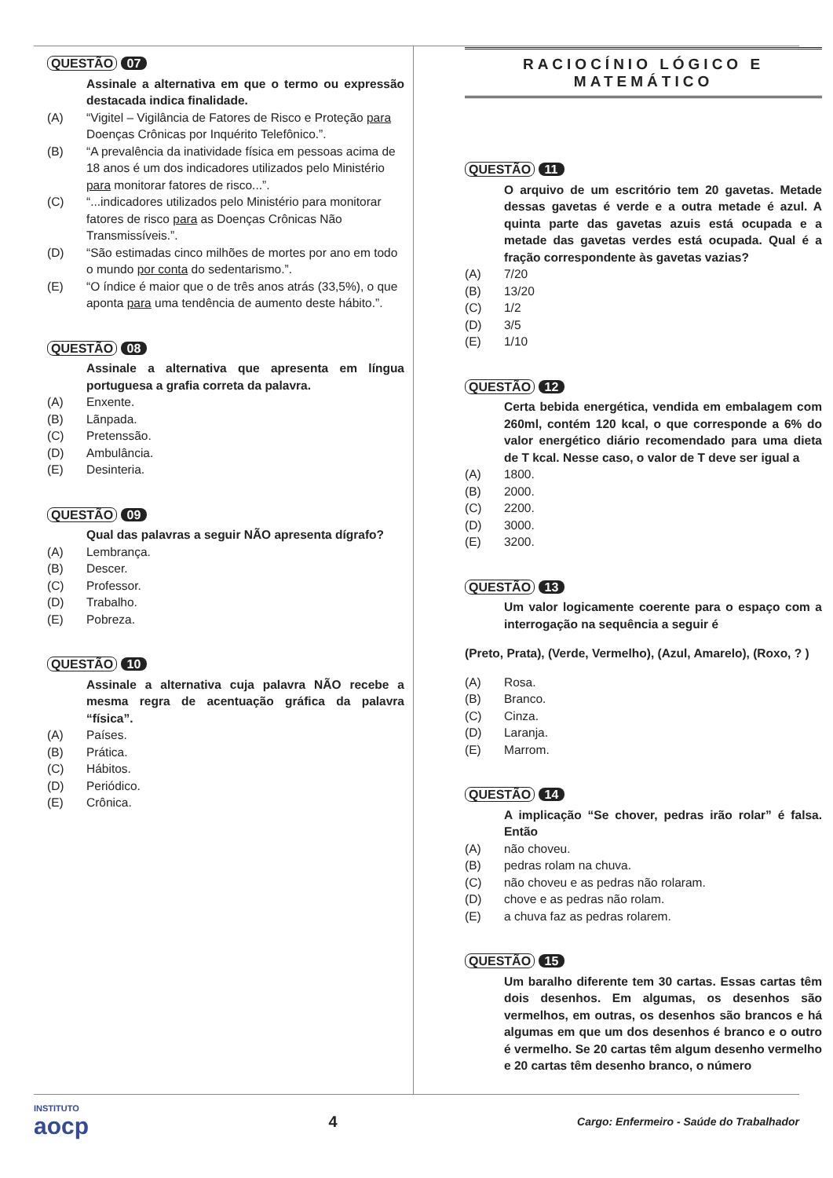QUESTÃO 07
Assinale a alternativa em que o termo ou expressão destacada indica finalidade.
(A) “Vigitel – Vigilância de Fatores de Risco e Proteção para Doenças Crônicas por Inquérito Telefônico.”.
(B) “A prevalência da inatividade física em pessoas acima de 18 anos é um dos indicadores utilizados pelo Ministério para monitorar fatores de risco...”.
(C) “...indicadores utilizados pelo Ministério para monitorar fatores de risco para as Doenças Crônicas Não Transmissíveis.”.
(D) “São estimadas cinco milhões de mortes por ano em todo o mundo por conta do sedentarismo.”.
(E) “O índice é maior que o de três anos atrás (33,5%), o que aponta para uma tendência de aumento deste hábito.”.
QUESTÃO 08
Assinale a alternativa que apresenta em língua portuguesa a grafia correta da palavra.
(A) Enxente.
(B) Lãnpada.
(C) Pretenssão.
(D) Ambulância.
(E) Desinteria.
QUESTÃO 09
Qual das palavras a seguir NÃO apresenta dígrafo?
(A) Lembrança.
(B) Descer.
(C) Professor.
(D) Trabalho.
(E) Pobreza.
QUESTÃO 10
Assinale a alternativa cuja palavra NÃO recebe a mesma regra de acentuação gráfica da palavra “física”.
(A) Países.
(B) Prática.
(C) Hábitos.
(D) Periódico.
(E) Crônica.
RACIOCÍNIO LÓGICO E MATEMÁTICO
QUESTÃO 11
O arquivo de um escritório tem 20 gavetas. Metade dessas gavetas é verde e a outra metade é azul. A quinta parte das gavetas azuis está ocupada e a metade das gavetas verdes está ocupada. Qual é a fração correspondente às gavetas vazias?
(A) 7/20
(B) 13/20
(C) 1/2
(D) 3/5
(E) 1/10
QUESTÃO 12
Certa bebida energética, vendida em embalagem com 260ml, contém 120 kcal, o que corresponde a 6% do valor energético diário recomendado para uma dieta de T kcal. Nesse caso, o valor de T deve ser igual a
(A) 1800.
(B) 2000.
(C) 2200.
(D) 3000.
(E) 3200.
QUESTÃO 13
Um valor logicamente coerente para o espaço com a interrogação na sequência a seguir é
(Preto, Prata), (Verde, Vermelho), (Azul, Amarelo), (Roxo, ? )
(A) Rosa.
(B) Branco.
(C) Cinza.
(D) Laranja.
(E) Marrom.
QUESTÃO 14
A implicação “Se chover, pedras irão rolar” é falsa. Então
(A) não choveu.
(B) pedras rolam na chuva.
(C) não choveu e as pedras não rolaram.
(D) chove e as pedras não rolam.
(E) a chuva faz as pedras rolarem.
QUESTÃO 15
Um baralho diferente tem 30 cartas. Essas cartas têm dois desenhos. Em algumas, os desenhos são vermelhos, em outras, os desenhos são brancos e há algumas em que um dos desenhos é branco e o outro é vermelho. Se 20 cartas têm algum desenho vermelho e 20 cartas têm desenho branco, o número
INSTITUTO
aocp
4
Cargo: Enfermeiro - Saúde do Trabalhador